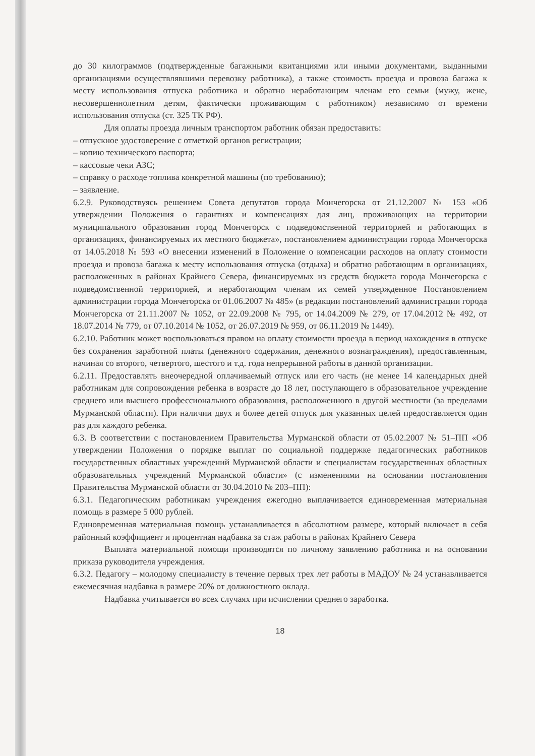до 30 килограммов (подтвержденные багажными квитанциями или иными документами, выданными организациями осуществлявшими перевозку работника), а также стоимость проезда и провоза багажа к месту использования отпуска работника и обратно неработающим членам его семьи (мужу, жене, несовершеннолетним детям, фактически проживающим с работником) независимо от времени использования отпуска (ст. 325 ТК РФ).
Для оплаты проезда личным транспортом работник обязан предоставить:
– отпускное удостоверение с отметкой органов регистрации;
– копию технического паспорта;
– кассовые чеки АЗС;
– справку о расходе топлива конкретной машины (по требованию);
– заявление.
6.2.9. Руководствуясь решением Совета депутатов города Мончегорска от 21.12.2007 № 153 «Об утверждении Положения о гарантиях и компенсациях для лиц, проживающих на территории муниципального образования город Мончегорск с подведомственной территорией и работающих в организациях, финансируемых их местного бюджета», постановлением администрации города Мончегорска от 14.05.2018 № 593 «О внесении изменений в Положение о компенсации расходов на оплату стоимости проезда и провоза багажа к месту использования отпуска (отдыха) и обратно работающим в организациях, расположенных в районах Крайнего Севера, финансируемых из средств бюджета города Мончегорска с подведомственной территорией, и неработающим членам их семей утвержденное Постановлением администрации города Мончегорска от 01.06.2007 № 485» (в редакции постановлений администрации города Мончегорска от 21.11.2007 № 1052, от 22.09.2008 № 795, от 14.04.2009 № 279, от 17.04.2012 № 492, от 18.07.2014 № 779, от 07.10.2014 № 1052, от 26.07.2019 № 959, от 06.11.2019 № 1449).
6.2.10. Работник может воспользоваться правом на оплату стоимости проезда в период нахождения в отпуске без сохранения заработной платы (денежного содержания, денежного вознаграждения), предоставленным, начиная со второго, четвертого, шестого и т.д. года непрерывной работы в данной организации.
6.2.11. Предоставлять внеочередной оплачиваемый отпуск или его часть (не менее 14 календарных дней работникам для сопровождения ребенка в возрасте до 18 лет, поступающего в образовательное учреждение среднего или высшего профессионального образования, расположенного в другой местности (за пределами Мурманской области). При наличии двух и более детей отпуск для указанных целей предоставляется один раз для каждого ребенка.
6.3. В соответствии с постановлением Правительства Мурманской области от 05.02.2007 № 51–ПП «Об утверждении Положения о порядке выплат по социальной поддержке педагогических работников государственных областных учреждений Мурманской области и специалистам государственных областных образовательных учреждений Мурманской области» (с изменениями на основании постановления Правительства Мурманской области от 30.04.2010 № 203–ПП):
6.3.1. Педагогическим работникам учреждения ежегодно выплачивается единовременная материальная помощь в размере 5 000 рублей.
Единовременная материальная помощь устанавливается в абсолютном размере, который включает в себя районный коэффициент и процентная надбавка за стаж работы в районах Крайнего Севера
Выплата материальной помощи производятся по личному заявлению работника и на основании приказа руководителя учреждения.
6.3.2. Педагогу – молодому специалисту в течение первых трех лет работы в МАДОУ № 24 устанавливается ежемесячная надбавка в размере 20% от должностного оклада.
Надбавка учитывается во всех случаях при исчислении среднего заработка.
18